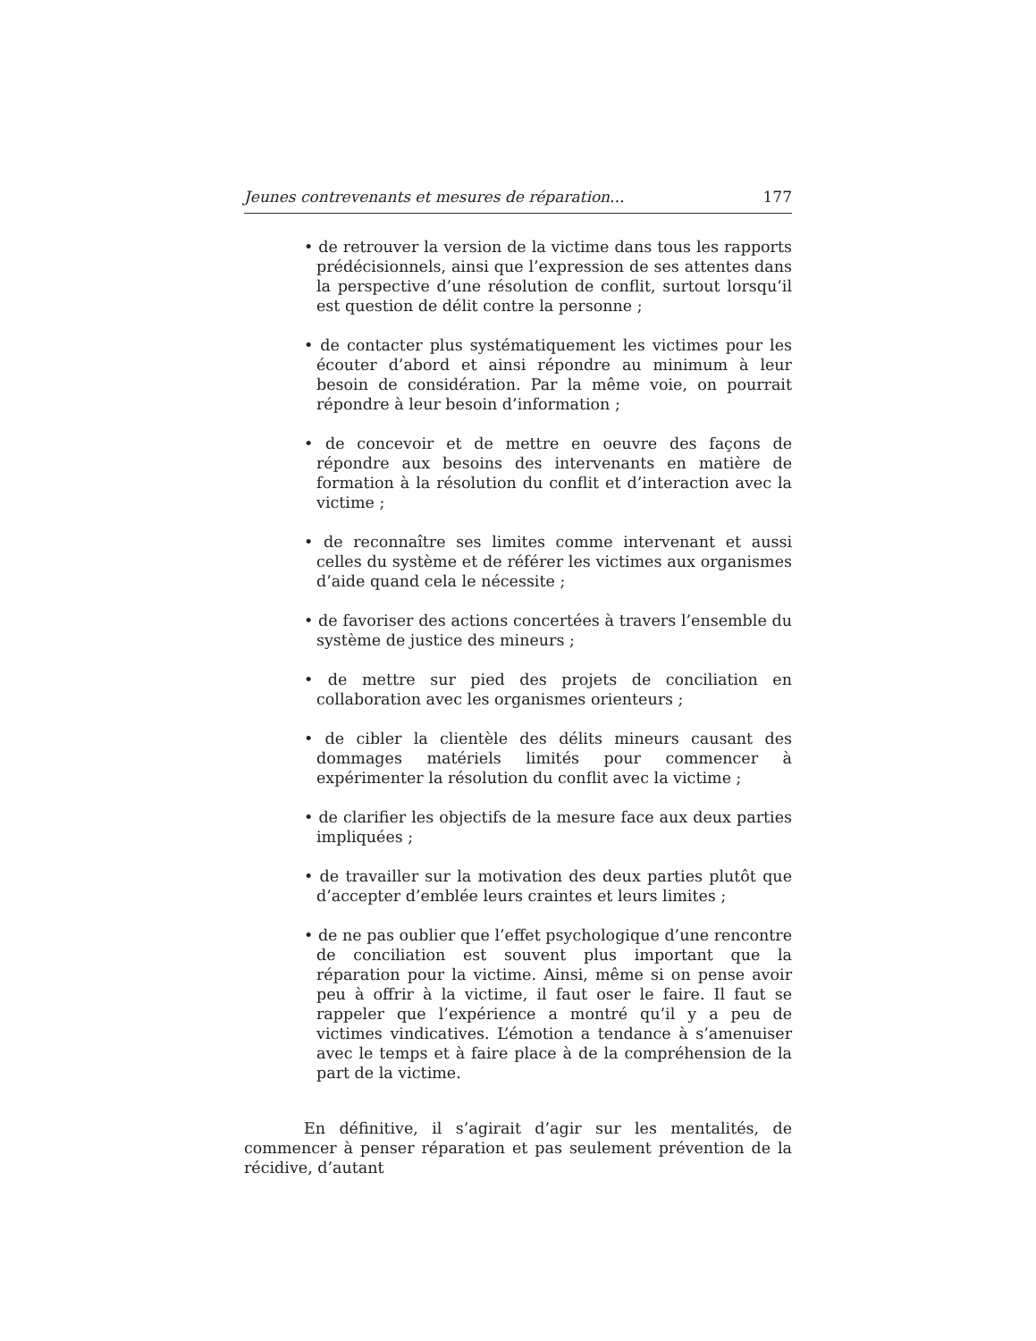Jeunes contrevenants et mesures de réparation... 177
• de retrouver la version de la victime dans tous les rapports prédécisionnels, ainsi que l’expression de ses attentes dans la perspective d’une résolution de conflit, surtout lorsqu’il est question de délit contre la personne ;
• de contacter plus systématiquement les victimes pour les écouter d’abord et ainsi répondre au minimum à leur besoin de considération. Par la même voie, on pourrait répondre à leur besoin d’information ;
• de concevoir et de mettre en oeuvre des façons de répondre aux besoins des intervenants en matière de formation à la résolution du conflit et d’interaction avec la victime ;
• de reconnaître ses limites comme intervenant et aussi celles du système et de référer les victimes aux organismes d’aide quand cela le nécessite ;
• de favoriser des actions concertées à travers l’ensemble du système de justice des mineurs ;
• de mettre sur pied des projets de conciliation en collaboration avec les organismes orienteurs ;
• de cibler la clientèle des délits mineurs causant des dommages matériels limités pour commencer à expérimenter la résolution du conflit avec la victime ;
• de clarifier les objectifs de la mesure face aux deux parties impliquées ;
• de travailler sur la motivation des deux parties plutôt que d’accepter d’emblée leurs craintes et leurs limites ;
• de ne pas oublier que l’effet psychologique d’une rencontre de conciliation est souvent plus important que la réparation pour la victime. Ainsi, même si on pense avoir peu à offrir à la victime, il faut oser le faire. Il faut se rappeler que l’expérience a montré qu’il y a peu de victimes vindicatives. L’émotion a tendance à s’amenuiser avec le temps et à faire place à de la compréhension de la part de la victime.
En définitive, il s’agirait d’agir sur les mentalités, de commencer à penser réparation et pas seulement prévention de la récidive, d’autant